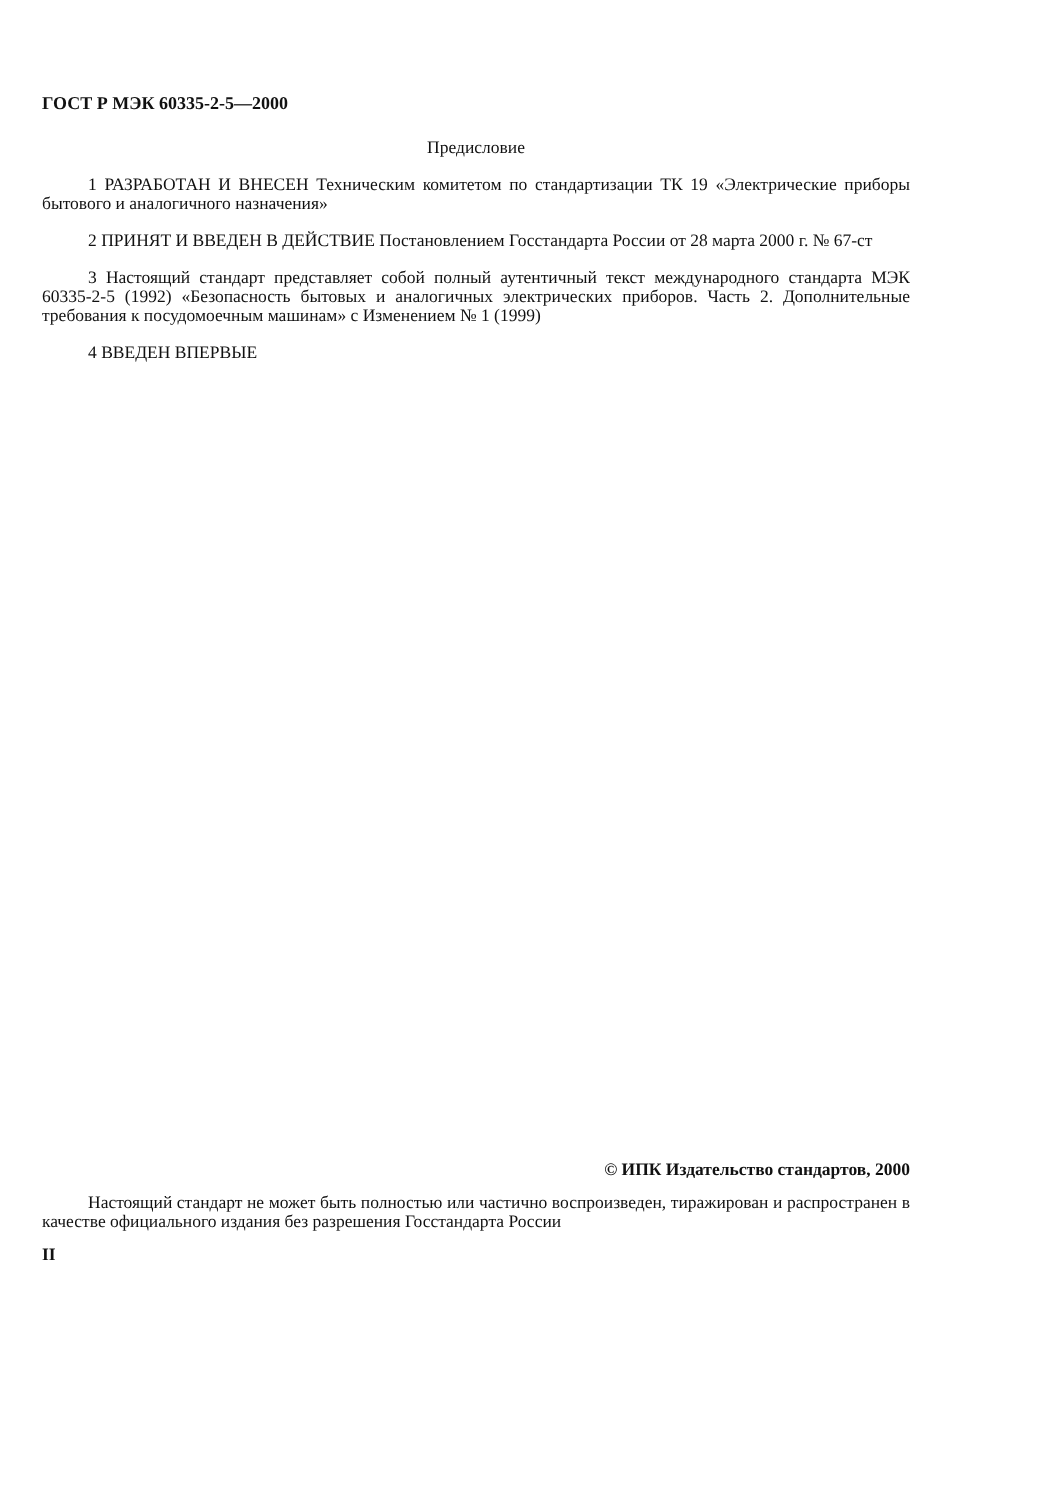ГОСТ Р МЭК 60335-2-5—2000
Предисловие
1 РАЗРАБОТАН И ВНЕСЕН Техническим комитетом по стандартизации ТК 19 «Электрические приборы бытового и аналогичного назначения»
2 ПРИНЯТ И ВВЕДЕН В ДЕЙСТВИЕ Постановлением Госстандарта России от 28 марта 2000 г. № 67-ст
3 Настоящий стандарт представляет собой полный аутентичный текст международного стандарта МЭК 60335-2-5 (1992) «Безопасность бытовых и аналогичных электрических приборов. Часть 2. Дополнительные требования к посудомоечным машинам» с Изменением № 1 (1999)
4 ВВЕДЕН ВПЕРВЫЕ
© ИПК Издательство стандартов, 2000
Настоящий стандарт не может быть полностью или частично воспроизведен, тиражирован и распространен в качестве официального издания без разрешения Госстандарта России
II